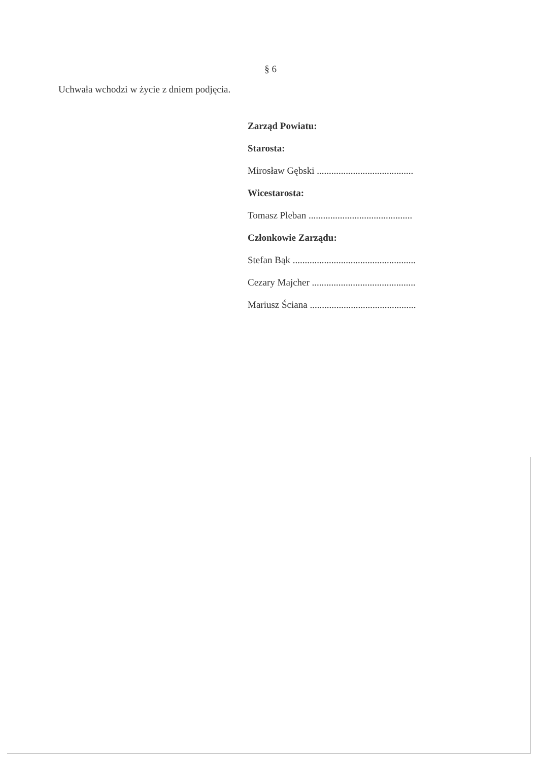§ 6
Uchwała wchodzi w życie z dniem podjęcia.
Zarząd Powiatu:
Starosta:
Mirosław Gębski ........................................
Wicestarosta:
Tomasz Pleban ...........................................
Członkowie Zarządu:
Stefan Bąk ...................................................
Cezary Majcher ...........................................
Mariusz Ściana ............................................